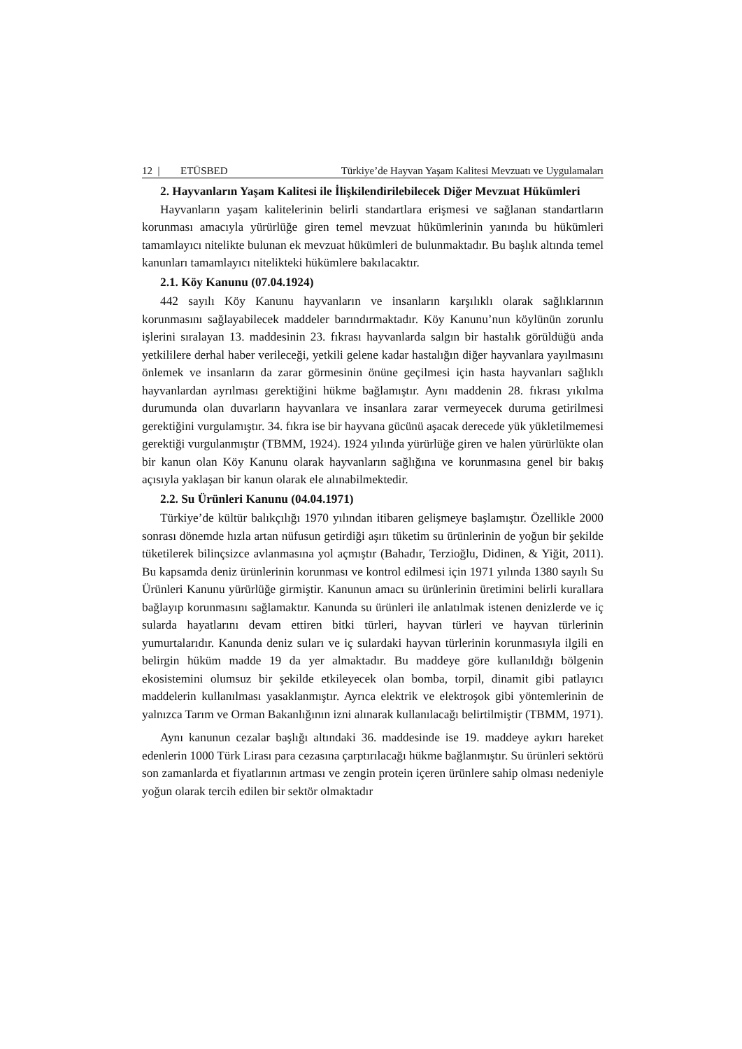12 | ETÜSBED Türkiye’de Hayvan Yaşam Kalitesi Mevzuatı ve Uygulamaları
2. Hayvanların Yaşam Kalitesi ile İlişkilendirilebilecek Diğer Mevzuat Hükümleri
Hayvanların yaşam kalitelerinin belirli standartlara erişmesi ve sağlanan standartların korunması amacıyla yürürlüğe giren temel mevzuat hükümlerinin yanında bu hükümleri tamamlayıcı nitelikte bulunan ek mevzuat hükümleri de bulunmaktadır. Bu başlık altında temel kanunları tamamlayıcı nitelikteki hükümlere bakılacaktır.
2.1. Köy Kanunu (07.04.1924)
442 sayılı Köy Kanunu hayvanların ve insanların karşılıklı olarak sağlıklarının korunmasını sağlayabilecek maddeler barındırmaktadır. Köy Kanunu’nun köylünün zorunlu işlerini sıralayan 13. maddesinin 23. fıkrası hayvanlarda salgın bir hastalık görüldüğü anda yetkililere derhal haber verileceği, yetkili gelene kadar hastalığın diğer hayvanlara yayılmasını önlemek ve insanların da zarar görmesinin önüne geçilmesi için hasta hayvanları sağlıklı hayvanlardan ayrılması gerektiğini hükme bağlamıştır. Aynı maddenin 28. fıkrası yıkılma durumunda olan duvarların hayvanlara ve insanlara zarar vermeyecek duruma getirilmesi gerektiğini vurgulamıştır. 34. fıkra ise bir hayvana gücünü aşacak derecede yük yükletilmemesi gerektiği vurgulanmıştır (TBMM, 1924). 1924 yılında yürürlüğe giren ve halen yürürlükte olan bir kanun olan Köy Kanunu olarak hayvanların sağlığına ve korunmasına genel bir bakış açısıyla yaklaşan bir kanun olarak ele alınabilmektedir.
2.2. Su Ürünleri Kanunu (04.04.1971)
Türkiye’de kültür balıkçılığı 1970 yılından itibaren gelişmeye başlamıştır. Özellikle 2000 sonrası dönemde hızla artan nüfusun getirdiği aşırı tüketim su ürünlerinin de yoğun bir şekilde tüketilerek bilinçsizce avlanmasına yol açmıştır (Bahadır, Terzioğlu, Didinen, & Yiğit, 2011). Bu kapsamda deniz ürünlerinin korunması ve kontrol edilmesi için 1971 yılında 1380 sayılı Su Ürünleri Kanunu yürürlüğe girmiştir. Kanunun amacı su ürünlerinin üretimini belirli kurallara bağlayıp korunmasını sağlamaktır. Kanunda su ürünleri ile anlatılmak istenen denizlerde ve iç sularda hayatlarını devam ettiren bitki türleri, hayvan türleri ve hayvan türlerinin yumurtalarıdır. Kanunda deniz suları ve iç sulardaki hayvan türlerinin korunmasıyla ilgili en belirgin hüküm madde 19 da yer almaktadır. Bu maddeye göre kullanıldığı bölgenin ekosistemini olumsuz bir şekilde etkileyecek olan bomba, torpil, dinamit gibi patlayıcı maddelerin kullanılması yasaklanmıştır. Ayrıca elektrik ve elektroşok gibi yöntemlerinin de yalnızca Tarım ve Orman Bakanlığının izni alınarak kullanılacağı belirtilmiştir (TBMM, 1971).
Aynı kanunun cezalar başlığı altındaki 36. maddesinde ise 19. maddeye aykırı hareket edenlerin 1000 Türk Lirası para cezasına çarptırılacağı hükme bağlanmıştır. Su ürünleri sektörü son zamanlarda et fiyatlarının artması ve zengin protein içeren ürünlere sahip olması nedeniyle yoğun olarak tercih edilen bir sektör olmaktadır